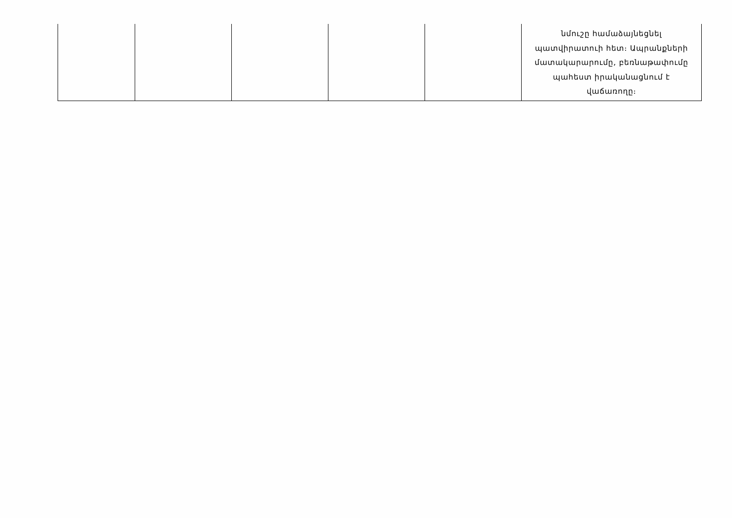| | | | | | նմուշը համաձայնեցնել պատվիրատուի հետ։ Ապրանքների մատակարարումը, բեռնաթափումը պահեստ իրականացնում է վաճառողը։ |